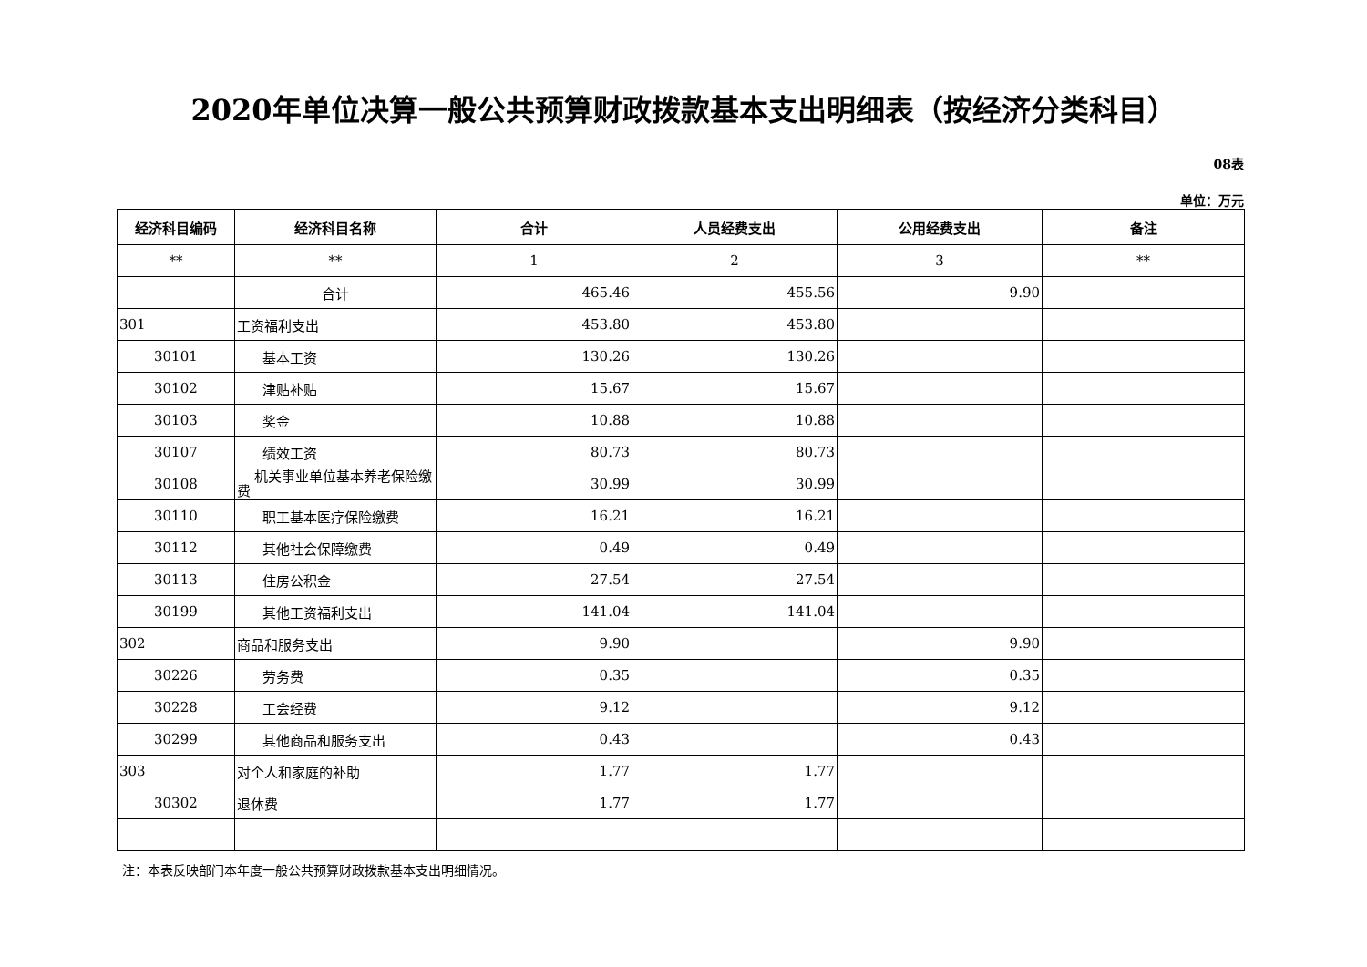2020年单位决算一般公共预算财政拨款基本支出明细表（按经济分类科目）
08表
单位：万元
| 经济科目编码 | 经济科目名称 | 合计 | 人员经费支出 | 公用经费支出 | 备注 |
| --- | --- | --- | --- | --- | --- |
| ** | ** | 1 | 2 | 3 | ** |
| | 合计 | 465.46 | 455.56 | 9.90 | |
| 301 | 工资福利支出 | 453.80 | 453.80 | | |
| 30101 | 基本工资 | 130.26 | 130.26 | | |
| 30102 | 津贴补贴 | 15.67 | 15.67 | | |
| 30103 | 奖金 | 10.88 | 10.88 | | |
| 30107 | 绩效工资 | 80.73 | 80.73 | | |
| 30108 | 机关事业单位基本养老保险缴费 | 30.99 | 30.99 | | |
| 30110 | 职工基本医疗保险缴费 | 16.21 | 16.21 | | |
| 30112 | 其他社会保障缴费 | 0.49 | 0.49 | | |
| 30113 | 住房公积金 | 27.54 | 27.54 | | |
| 30199 | 其他工资福利支出 | 141.04 | 141.04 | | |
| 302 | 商品和服务支出 | 9.90 | | 9.90 | |
| 30226 | 劳务费 | 0.35 | | 0.35 | |
| 30228 | 工会经费 | 9.12 | | 9.12 | |
| 30299 | 其他商品和服务支出 | 0.43 | | 0.43 | |
| 303 | 对个人和家庭的补助 | 1.77 | 1.77 | | |
| 30302 | 退休费 | 1.77 | 1.77 | | |
注：本表反映部门本年度一般公共预算财政拨款基本支出明细情况。